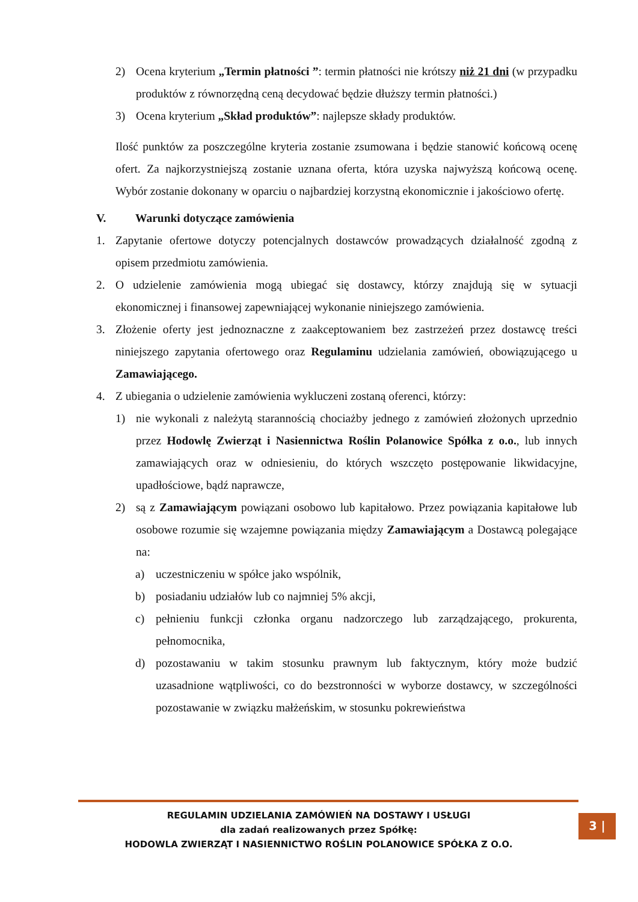2) Ocena kryterium „Termin płatności ”: termin płatności nie krótszy niż 21 dni (w przypadku produktów z równorzędną ceną decydować będzie dłuższy termin płatności.)
3) Ocena kryterium „Skład produktów”: najlepsze składy produktów.
Ilość punktów za poszczególne kryteria zostanie zsumowana i będzie stanowić końcową ocenę ofert. Za najkorzystniejszą zostanie uznana oferta, która uzyska najwyższą końcową ocenę. Wybór zostanie dokonany w oparciu o najbardziej korzystną ekonomicznie i jakościowo ofertę.
V. Warunki dotyczące zamówienia
1. Zapytanie ofertowe dotyczy potencjalnych dostawców prowadzących działalność zgodną z opisem przedmiotu zamówienia.
2. O udzielenie zamówienia mogą ubiegać się dostawcy, którzy znajdują się w sytuacji ekonomicznej i finansowej zapewniającej wykonanie niniejszego zamówienia.
3. Złożenie oferty jest jednoznaczne z zaakceptowaniem bez zastrzeżeń przez dostawcę treści niniejszego zapytania ofertowego oraz Regulaminu udzielania zamówień, obowiązującego u Zamawiającego.
4. Z ubiegania o udzielenie zamówienia wykluczeni zostaną oferenci, którzy:
1) nie wykonali z należytą starannością chociażby jednego z zamówień złożonych uprzednio przez Hodowlę Zwierząt i Nasiennictwa Roślin Polanowice Spółka z o.o., lub innych zamawiających oraz w odniesieniu, do których wszczęto postępowanie likwidacyjne, upadłościowe, bądź naprawcze,
2) są z Zamawiającym powiązani osobowo lub kapitałowo. Przez powiązania kapitałowe lub osobowe rozumie się wzajemne powiązania między Zamawiającym a Dostawcą polegające na:
a) uczestniczeniu w spółce jako wspólnik,
b) posiadaniu udziałów lub co najmniej 5% akcji,
c) pełnieniu funkcji członka organu nadzorczego lub zarządzającego, prokurenta, pełnomocnika,
d) pozostawaniu w takim stosunku prawnym lub faktycznym, który może budzić uzasadnione wątpliwości, co do bezstronności w wyborze dostawcy, w szczególności pozostawanie w związku małżeńskim, w stosunku pokrewieństwa
REGULAMIN UDZIELANIA ZAMÓWIEŃ NA DOSTAWY I USŁUGI
dla zadań realizowanych przez Spółkę:
HODOWLA ZWIERZĄT I NASIENNICTWO ROŚLIN POLANOWICE SPÓŁKA Z O.O.
3 |